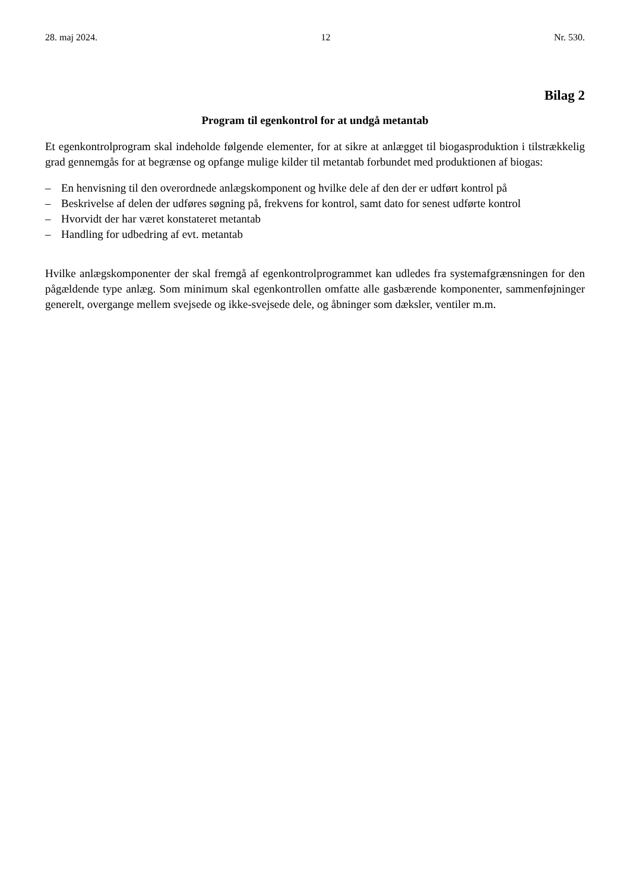28. maj 2024. 12 Nr. 530.
Bilag 2
Program til egenkontrol for at undgå metantab
Et egenkontrolprogram skal indeholde følgende elementer, for at sikre at anlægget til biogasproduktion i tilstrækkelig grad gennemgås for at begrænse og opfange mulige kilder til metantab forbundet med produktionen af biogas:
– En henvisning til den overordnede anlægskomponent og hvilke dele af den der er udført kontrol på
– Beskrivelse af delen der udføres søgning på, frekvens for kontrol, samt dato for senest udførte kontrol
– Hvorvidt der har været konstateret metantab
– Handling for udbedring af evt. metantab
Hvilke anlægskomponenter der skal fremgå af egenkontrolprogrammet kan udledes fra systemafgræns­ningen for den pågældende type anlæg. Som minimum skal egenkontrollen omfatte alle gasbærende komponenter, sammenføjninger generelt, overgange mellem svejsede og ikke-svejsede dele, og åbninger som dæksler, ventiler m.m.